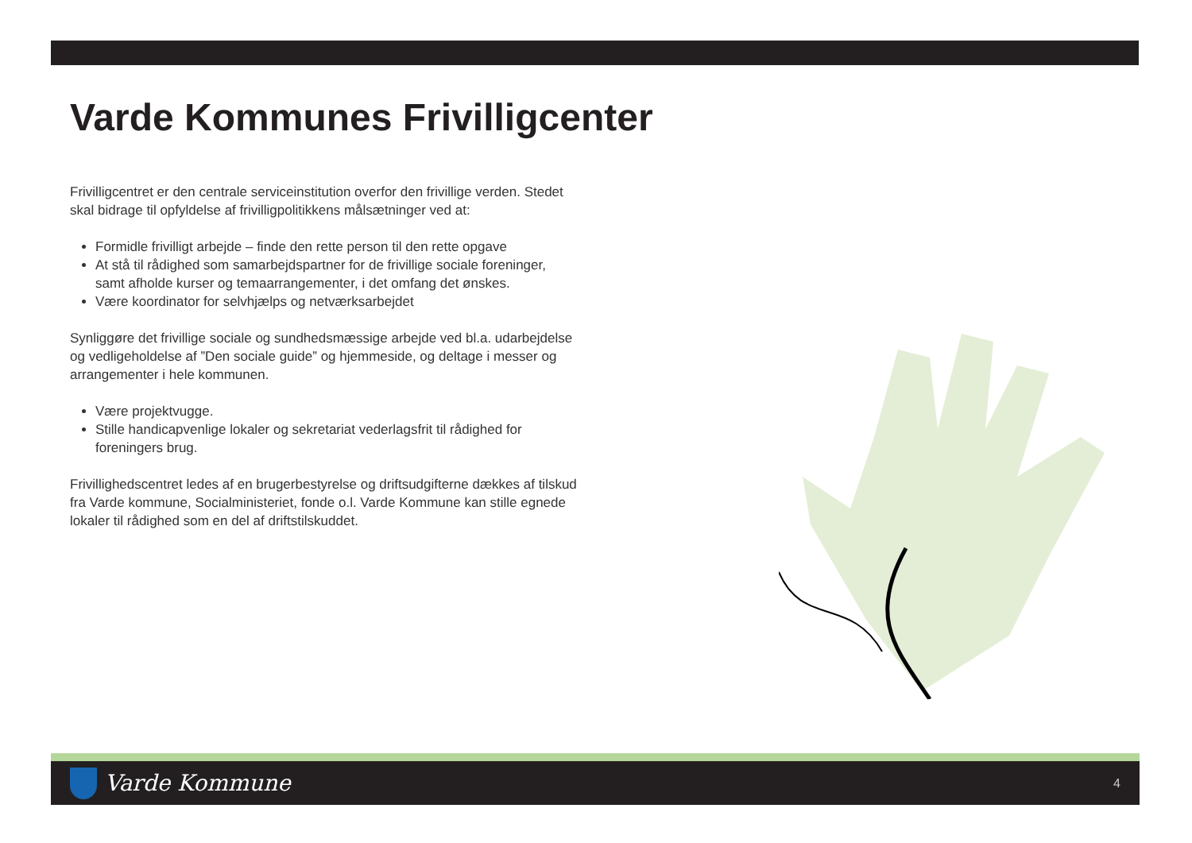Varde Kommunes Frivilligcenter
Frivilligcentret er den centrale serviceinstitution overfor den frivillige verden. Stedet skal bidrage til opfyldelse af frivilligpolitikkens målsætninger ved at:
Formidle frivilligt arbejde – finde den rette person til den rette opgave
At stå til rådighed som samarbejdspartner for de frivillige sociale foreninger, samt afholde kurser og temaarrangementer, i det omfang det ønskes.
Være koordinator for selvhjælps og netværksarbejdet
Synliggøre det frivillige sociale og sundhedsmæssige arbejde ved bl.a. udarbejdelse og vedligeholdelse af ”Den sociale guide” og hjemmeside, og deltage i messer og arrangementer i hele kommunen.
Være projektvugge.
Stille handicapvenlige lokaler og sekretariat vederlagsfrit til rådighed for foreningers brug.
Frivillighedscentret ledes af en brugerbestyrelse og driftsudgifterne dækkes af tilskud fra Varde kommune, Socialministeriet, fonde o.l. Varde Kommune kan stille egnede lokaler til rådighed som en del af driftstilskuddet.
Varde Kommune
4